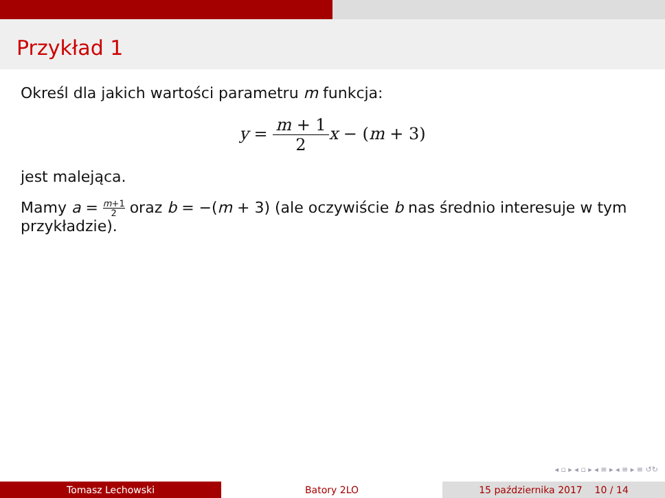Przykład 1
Określ dla jakich wartości parametru m funkcja:
y = m + 1 2 x − (m + 3)
jest malejąca.
Mamy a = m+1 2 oraz b = −(m + 3) (ale oczywiście b nas średnio interesuje w tym przykładzie).
◂ ▫ ▸ ◂ ▫ ▸ ◂ ≡ ▸ ◂ ≡ ▸ ≡ ↺↻
Tomasz Lechowski Batory 2LO 15 października 2017 10 / 14